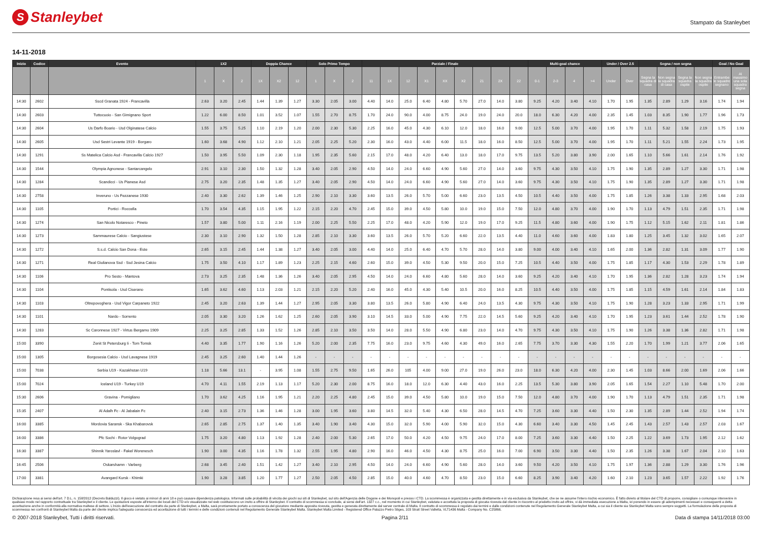S Stanleybet
Stampato da Stanleybet
14-11-2018
| Inizio | Codice | Evento | 1X2 | | | Doppia Chance | | | Solo Primo Tempo | | | Parziale / Finale | | | | | | | | | Multi-goal chance | | | | Under / Over 2.5 | | Segna / non segna | | | | Goal / No Goal | |
| --- | --- | --- | --- | --- | --- | --- | --- | --- | --- | --- | --- | --- | --- | --- | --- | --- | --- | --- | --- | --- | --- | --- | --- | --- | --- | --- | --- | --- | --- | --- | --- | --- |
| | | | 1 | X | 2 | 1X | X2 | 12 | 1 | X | 2 | 11 | 1X | 12 | X1 | XX | X2 | 21 | 2X | 22 | 0-1 | 2-3 | 4 | >4 | Under | Over | Segna la squadra di casa | Non segna la squadra di casa | Segna la squadra ospite | Non segna la squadra ospite | Entrambe le squadre segnano | Al massimo una sola squadra segna |
| 14:30 | 2602 | Sscd Granata 1924 - Francavilla | 2.63 | 3.20 | 2.45 | 1.44 | 1.39 | 1.27 | 3.30 | 2.05 | 3.00 | 4.40 | 14.0 | 25.0 | 6.40 | 4.80 | 5.70 | 27.0 | 14.0 | 3.80 | 9.25 | 4.20 | 3.40 | 4.10 | 1.70 | 1.95 | 1.35 | 2.89 | 1.29 | 3.16 | 1.74 | 1.94 |
| 14:30 | 2603 | Tuttocuoio - San Gimignano Sport | 1.22 | 6.00 | 8.50 | 1.01 | 3.52 | 1.07 | 1.55 | 2.70 | 8.75 | 1.70 | 24.0 | 90.0 | 4.00 | 8.75 | 24.0 | 19.0 | 24.0 | 20.0 | 18.0 | 6.30 | 4.20 | 4.00 | 2.35 | 1.45 | 1.03 | 8.35 | 1.90 | 1.77 | 1.96 | 1.73 |
| 14:30 | 2604 | Us Darfo Boario - Usd Olginatese Calcio | 1.55 | 3.75 | 5.25 | 1.10 | 2.19 | 1.20 | 2.00 | 2.30 | 5.30 | 2.25 | 16.0 | 45.0 | 4.30 | 6.10 | 12.0 | 18.0 | 16.0 | 9.00 | 12.5 | 5.00 | 3.70 | 4.00 | 1.95 | 1.70 | 1.11 | 5.32 | 1.58 | 2.19 | 1.75 | 1.93 |
| 14:30 | 2605 | Usd Sestri Levante 1919 - Borgaro | 1.60 | 3.68 | 4.90 | 1.12 | 2.10 | 1.21 | 2.05 | 2.25 | 5.20 | 2.30 | 16.0 | 43.0 | 4.40 | 6.00 | 11.5 | 18.0 | 16.0 | 8.50 | 12.5 | 5.00 | 3.70 | 4.00 | 1.95 | 1.70 | 1.11 | 5.21 | 1.55 | 2.24 | 1.73 | 1.95 |
| 14:30 | 1291 | Ss Matelica Calcio Asd - Francavilla Calcio 1927 | 1.50 | 3.95 | 5.50 | 1.09 | 2.30 | 1.18 | 1.95 | 2.35 | 5.60 | 2.15 | 17.0 | 48.0 | 4.20 | 6.40 | 13.0 | 18.0 | 17.0 | 9.75 | 13.5 | 5.20 | 3.80 | 3.90 | 2.00 | 1.65 | 1.10 | 5.66 | 1.61 | 2.14 | 1.76 | 1.92 |
| 14:30 | 1544 | Olympia Agnonese - Santarcangelo | 2.91 | 3.10 | 2.30 | 1.50 | 1.32 | 1.28 | 3.40 | 2.05 | 2.90 | 4.50 | 14.0 | 24.0 | 6.60 | 4.90 | 5.60 | 27.0 | 14.0 | 3.60 | 9.75 | 4.30 | 3.50 | 4.10 | 1.75 | 1.90 | 1.35 | 2.89 | 1.27 | 3.30 | 1.71 | 1.98 |
| 14:30 | 1284 | Scandicci - Us Pianese Asd | 2.75 | 3.20 | 2.35 | 1.48 | 1.35 | 1.27 | 3.40 | 2.05 | 2.90 | 4.50 | 14.0 | 24.0 | 6.60 | 4.90 | 5.60 | 27.0 | 14.0 | 3.60 | 9.75 | 4.30 | 3.50 | 4.10 | 1.75 | 1.90 | 1.35 | 2.89 | 1.27 | 3.30 | 1.71 | 1.98 |
| 14:30 | 2758 | Inveruno - Us Fezzanese 1930 | 2.40 | 3.30 | 2.62 | 1.39 | 1.46 | 1.25 | 2.90 | 2.10 | 3.30 | 3.60 | 13.5 | 26.0 | 5.70 | 5.00 | 6.60 | 23.0 | 13.5 | 4.50 | 10.5 | 4.40 | 3.50 | 4.00 | 1.75 | 1.85 | 1.26 | 3.38 | 1.33 | 2.95 | 1.68 | 2.03 |
| 14:30 | 1105 | Portici - Roccella | 1.70 | 3.54 | 4.35 | 1.15 | 1.95 | 1.22 | 2.15 | 2.20 | 4.70 | 2.45 | 15.0 | 39.0 | 4.50 | 5.80 | 10.0 | 19.0 | 15.0 | 7.50 | 12.0 | 4.80 | 3.70 | 4.00 | 1.90 | 1.70 | 1.13 | 4.79 | 1.51 | 2.35 | 1.71 | 1.98 |
| 14:30 | 1274 | San Nicolo Notaresco - Pineto | 1.57 | 3.80 | 5.00 | 1.11 | 2.16 | 1.19 | 2.00 | 2.25 | 5.50 | 2.25 | 17.0 | 48.0 | 4.20 | 5.90 | 12.0 | 19.0 | 17.0 | 9.25 | 11.5 | 4.80 | 3.60 | 4.00 | 1.90 | 1.75 | 1.12 | 5.15 | 1.62 | 2.11 | 1.81 | 1.86 |
| 14:30 | 1273 | Sammaurese Calcio - Sangiustese | 2.30 | 3.10 | 2.90 | 1.32 | 1.50 | 1.28 | 2.85 | 2.10 | 3.30 | 3.60 | 13.5 | 26.0 | 5.70 | 5.20 | 6.60 | 22.0 | 13.5 | 4.40 | 11.0 | 4.60 | 3.60 | 4.00 | 1.83 | 1.80 | 1.25 | 3.45 | 1.32 | 3.02 | 1.65 | 2.07 |
| 14:30 | 1272 | S.s.d. Calcio San Dona - Este | 2.65 | 3.15 | 2.45 | 1.44 | 1.38 | 1.27 | 3.40 | 2.05 | 3.00 | 4.40 | 14.0 | 25.0 | 6.40 | 4.70 | 5.70 | 28.0 | 14.0 | 3.80 | 9.00 | 4.00 | 3.40 | 4.10 | 1.65 | 2.00 | 1.36 | 2.82 | 1.31 | 3.09 | 1.77 | 1.90 |
| 14:30 | 1271 | Real Giulianova Ssd - Ssd Jesina Calcio | 1.75 | 3.50 | 4.10 | 1.17 | 1.89 | 1.23 | 2.25 | 2.15 | 4.60 | 2.60 | 15.0 | 39.0 | 4.50 | 5.30 | 9.50 | 20.0 | 15.0 | 7.25 | 10.5 | 4.40 | 3.50 | 4.00 | 1.75 | 1.85 | 1.17 | 4.30 | 1.53 | 2.29 | 1.78 | 1.89 |
| 14:30 | 1106 | Pro Sesto - Mantova | 2.73 | 3.25 | 2.35 | 1.48 | 1.36 | 1.26 | 3.40 | 2.05 | 2.95 | 4.50 | 14.0 | 24.0 | 6.60 | 4.80 | 5.60 | 28.0 | 14.0 | 3.60 | 9.25 | 4.20 | 3.40 | 4.10 | 1.70 | 1.95 | 1.36 | 2.82 | 1.28 | 3.23 | 1.74 | 1.94 |
| 14:30 | 1104 | Pontisola - Usd Ciserano | 1.65 | 3.62 | 4.60 | 1.13 | 2.03 | 1.21 | 2.15 | 2.20 | 5.20 | 2.40 | 16.0 | 45.0 | 4.30 | 5.40 | 10.5 | 20.0 | 16.0 | 8.25 | 10.5 | 4.40 | 3.50 | 4.00 | 1.75 | 1.85 | 1.15 | 4.59 | 1.61 | 2.14 | 1.84 | 1.83 |
| 14:30 | 1103 | Oltrepovoghera - Usd Vigor Carpaneto 1922 | 2.45 | 3.20 | 2.63 | 1.39 | 1.44 | 1.27 | 2.95 | 2.05 | 3.30 | 3.80 | 13.5 | 26.0 | 5.80 | 4.90 | 6.40 | 24.0 | 13.5 | 4.30 | 9.75 | 4.30 | 3.50 | 4.10 | 1.75 | 1.90 | 1.28 | 3.23 | 1.33 | 2.95 | 1.71 | 1.99 |
| 14:30 | 1101 | Nardo - Sorrento | 2.05 | 3.30 | 3.20 | 1.26 | 1.62 | 1.25 | 2.60 | 2.05 | 3.90 | 3.10 | 14.5 | 33.0 | 5.00 | 4.90 | 7.75 | 22.0 | 14.5 | 5.60 | 9.25 | 4.20 | 3.40 | 4.10 | 1.70 | 1.95 | 1.23 | 3.61 | 1.44 | 2.52 | 1.78 | 1.90 |
| 14:30 | 1283 | Sc Caronnese 1927 - Virtus Bergamo 1909 | 2.25 | 3.25 | 2.85 | 1.33 | 1.52 | 1.26 | 2.85 | 2.10 | 3.50 | 3.50 | 14.0 | 28.0 | 5.50 | 4.90 | 6.80 | 23.0 | 14.0 | 4.70 | 9.75 | 4.30 | 3.50 | 4.10 | 1.75 | 1.90 | 1.26 | 3.38 | 1.36 | 2.82 | 1.71 | 1.98 |
| 15:00 | 3390 | Zenit St Petersburg Ii - Tom Tomsk | 4.40 | 3.35 | 1.77 | 1.90 | 1.16 | 1.26 | 5.20 | 2.00 | 2.35 | 7.75 | 16.0 | 23.0 | 9.75 | 4.60 | 4.30 | 49.0 | 16.0 | 2.65 | 7.75 | 3.70 | 3.30 | 4.30 | 1.55 | 2.20 | 1.70 | 1.99 | 1.21 | 3.77 | 2.06 | 1.65 |
| 15:00 | 1305 | Borgosesia Calcio - Usd Lavagnese 1919 | 2.45 | 3.25 | 2.60 | 1.40 | 1.44 | 1.26 | - | - | - | - | - | - | - | - | - | - | - | - | - | - | - | - | - | - | - | - | - | - | - | - |
| 15:00 | 7038 | Serbia U19 - Kazakhstan U19 | 1.18 | 5.66 | 13.1 | - | 3.95 | 1.08 | 1.55 | 2.75 | 9.50 | 1.65 | 26.0 | 105 | 4.00 | 9.00 | 27.0 | 19.0 | 26.0 | 23.0 | 18.0 | 6.30 | 4.20 | 4.00 | 2.30 | 1.45 | 1.03 | 8.66 | 2.00 | 1.69 | 2.06 | 1.66 |
| 15:00 | 7024 | Iceland U19 - Turkey U19 | 4.70 | 4.11 | 1.55 | 2.19 | 1.13 | 1.17 | 5.20 | 2.30 | 2.00 | 8.75 | 16.0 | 18.0 | 12.0 | 6.30 | 4.40 | 43.0 | 16.0 | 2.25 | 13.5 | 5.30 | 3.80 | 3.90 | 2.05 | 1.65 | 1.54 | 2.27 | 1.10 | 5.48 | 1.70 | 2.00 |
| 15:30 | 2606 | Gravina - Pomigliano | 1.70 | 3.62 | 4.25 | 1.16 | 1.95 | 1.21 | 2.20 | 2.25 | 4.80 | 2.45 | 15.0 | 39.0 | 4.50 | 5.80 | 10.0 | 19.0 | 15.0 | 7.50 | 12.0 | 4.80 | 3.70 | 4.00 | 1.90 | 1.70 | 1.13 | 4.79 | 1.51 | 2.35 | 1.71 | 1.98 |
| 15:35 | 2407 | Al Adalh Fc - Al Jabalain Fc | 2.40 | 3.15 | 2.73 | 1.36 | 1.46 | 1.28 | 3.00 | 1.95 | 3.60 | 3.80 | 14.5 | 32.0 | 5.40 | 4.30 | 6.50 | 28.0 | 14.5 | 4.70 | 7.25 | 3.60 | 3.30 | 4.40 | 1.50 | 2.30 | 1.35 | 2.89 | 1.44 | 2.52 | 1.94 | 1.74 |
| 16:00 | 3385 | Mordovia Saransk - Ska Khabarovsk | 2.65 | 2.85 | 2.75 | 1.37 | 1.40 | 1.35 | 3.40 | 1.90 | 3.40 | 4.30 | 15.0 | 32.0 | 5.90 | 4.00 | 5.90 | 32.0 | 15.0 | 4.30 | 6.60 | 3.40 | 3.30 | 4.50 | 1.45 | 2.45 | 1.43 | 2.57 | 1.43 | 2.57 | 2.03 | 1.67 |
| 16:00 | 3386 | Pfc Sochi - Rotor Volgograd | 1.75 | 3.20 | 4.80 | 1.13 | 1.92 | 1.28 | 2.40 | 2.00 | 5.30 | 2.65 | 17.0 | 50.0 | 4.20 | 4.50 | 9.75 | 24.0 | 17.0 | 8.00 | 7.25 | 3.60 | 3.30 | 4.40 | 1.50 | 2.25 | 1.22 | 3.69 | 1.73 | 1.95 | 2.12 | 1.62 |
| 16:30 | 3387 | Shinnik Yaroslavl - Fakel Worenesch | 1.90 | 3.00 | 4.35 | 1.16 | 1.78 | 1.32 | 2.55 | 1.95 | 4.80 | 2.90 | 16.0 | 46.0 | 4.50 | 4.30 | 8.75 | 25.0 | 16.0 | 7.00 | 6.90 | 3.50 | 3.30 | 4.40 | 1.50 | 2.35 | 1.26 | 3.38 | 1.67 | 2.04 | 2.10 | 1.63 |
| 16:45 | 2506 | Oskarshamn - Varberg | 2.68 | 3.45 | 2.40 | 1.51 | 1.42 | 1.27 | 3.40 | 2.10 | 2.95 | 4.50 | 14.0 | 24.0 | 6.60 | 4.90 | 5.60 | 28.0 | 14.0 | 3.60 | 9.50 | 4.20 | 3.50 | 4.10 | 1.75 | 1.97 | 1.36 | 2.88 | 1.29 | 3.30 | 1.76 | 1.96 |
| 17:00 | 3381 | Avangard Kursk - Khimki | 1.90 | 3.28 | 3.85 | 1.20 | 1.77 | 1.27 | 2.50 | 2.05 | 4.50 | 2.85 | 15.0 | 40.0 | 4.60 | 4.70 | 8.50 | 23.0 | 15.0 | 6.60 | 8.25 | 3.90 | 3.40 | 4.20 | 1.60 | 2.10 | 1.23 | 3.65 | 1.57 | 2.22 | 1.92 | 1.76 |
Dichiarazione resa ai sensi dell'art. 7 D.L. n. 158/2012 (Decreto Balduzzi). Il gioco è vietato ai minori di anni 18 e può causare dipendenza patologica. Informati sulle probabilità di vincita dei giochi sui siti di Stanleybet, sul sito dell'Agenzia delle Dogane e dei Monopoli e presso i CTD. La scommessa è organizzata e gestita direttamente e in via esclusiva da Stanleybet, che se ne assume l'intero rischio economico. È fatto divieto al titolare del CTD di proporre, consigliare o comunque intervenire in qualsiasi modo nel rapporto contrattuale tra Stanleybet e il cliente. Le quotazioni esposte all'interno dei locali del CTD e/o visualizzate nel web costituiscono un invito a offrire di Stanleybet. Il contratto di scommessa si conclude, ai sensi dell'art. 1327 c.c., nel momento in cui Stanleybet, valutata e accettata la proposta di giocata ricevuta dal cliente in riscontro al predetto invito ad offrire, vi dà immediata esecuzione a Malta, ivi ponendo in essere gli adempimenti necessari e conseguenti a detta accettazione anche in conformità alla normativa maltese di settore. L'inizio dell'esecuzione del contratto da parte di Stanleybet, a Malta, sarà prontamente portato a conoscenza del giocatore mediante apposita ricevuta, gestita e generata direttamente dal server centrale di Malta. Il contratto di scommessa è regolato dai termini e dalle condizioni contenute nel Regolamento Generale Stanleybet Malta, a cui sia il cliente sia Stanleybet Malta sono sempre soggetti. La formulazione della proposta di scommessa nei confronti di Stanleybet Malta da parte del cliente implica l'adeguata conoscenza ed accettazione di tutti i termini e delle condizioni contenuti nel Regolamento Generale Stanleybet Malta. Stanleybet Malta Limited - Registered Office Palazzo Pietro Stiges, 103 Strait Street Valletta, VLT1436 Malta - Company No. C25866.
© 2007-2018 Stanleybet, Tutti i diritti riservati. Pagina 2/11 Data di stampa 14/11/2018 03:00